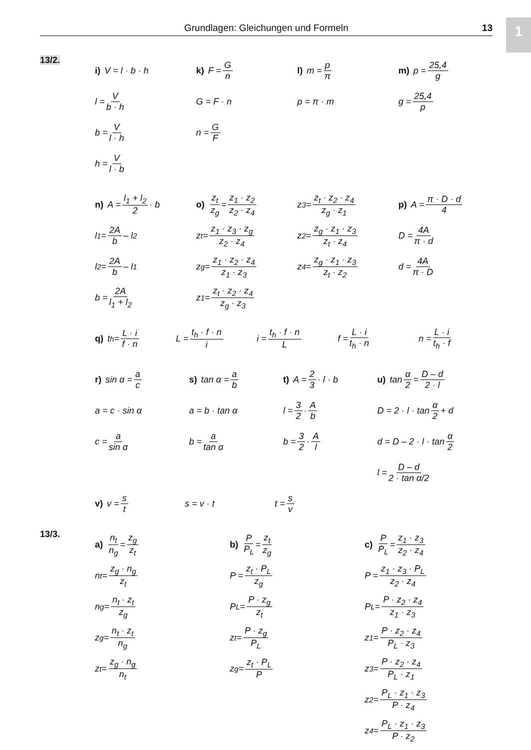1 Grundlagen: Gleichungen und Formeln 13
13/2.
i) V = l · b · h
l = V b · h
b = V l · h
h = V l · b
k) F = G n
G = F · n
n = G F
l) m = p π
p = π · m
m) p = 25,4 g
g = 25,4 p
n) A = l<sub>1</sub> + l<sub>2</sub> 2 · b
l<sub>1</sub> = 2A b – l<sub>2</sub>
l<sub>2</sub> = 2A b – l<sub>1</sub>
b = 2A l<sub>1</sub> + l<sub>2</sub>
o) z<sub>t</sub> z<sub>g</sub> = z<sub>1</sub> · z<sub>2</sub> z<sub>2</sub> · z<sub>4</sub>
z<sub>t</sub> = z<sub>1</sub> · z<sub>3</sub> · z<sub>g</sub> z<sub>2</sub> · z<sub>4</sub>
z<sub>g</sub> = z<sub>1</sub> · z<sub>2</sub> · z<sub>4</sub> z<sub>1</sub> · z<sub>3</sub>
z<sub>1</sub> = z<sub>t</sub> · z<sub>2</sub> · z<sub>4</sub> z<sub>g</sub> · z<sub>3</sub>
z<sub>3</sub> = z<sub>t</sub> · z<sub>2</sub> · z<sub>4</sub> z<sub>g</sub> · z<sub>1</sub>
z<sub>2</sub> = z<sub>g</sub> · z<sub>1</sub> · z<sub>3</sub> z<sub>t</sub> · z<sub>4</sub>
z<sub>4</sub> = z<sub>g</sub> · z<sub>1</sub> · z<sub>3</sub> z<sub>t</sub> · z<sub>2</sub>
p) A = π · D · d 4
D = 4A π · d
d = 4A π · D
q) t<sub>h</sub> = L · i f · n L = t<sub>h</sub> · f · n i i = t<sub>h</sub> · f · n L f = L · i t<sub>h</sub> · n n = L · i t<sub>h</sub> · f
r) sin α = a c
a = c · sin α
c = a sin α
s) tan α = a b
a = b · tan α
b = a tan α
t) A = 2 3 · l · b
l = 3 2 · A b
b = 3 2 · A l
u) tan α 2 = D – d 2 · l
D = 2 · l · tan α 2 + d
d = D – 2 · l · tan α 2
l = D – d 2 · tan α/2
v) v = s t s = v · t t = s v
13/3.
a) n<sub>t</sub> n<sub>g</sub> = z<sub>g</sub> z<sub>t</sub>
n<sub>t</sub> = z<sub>g</sub> · n<sub>g</sub> z<sub>t</sub>
n<sub>g</sub> = n<sub>t</sub> · z<sub>t</sub> z<sub>g</sub>
z<sub>g</sub> = n<sub>t</sub> · z<sub>t</sub> n<sub>g</sub>
z<sub>t</sub> = z<sub>g</sub> · n<sub>g</sub> n<sub>t</sub>
b) P P<sub>L</sub> = z<sub>t</sub> z<sub>g</sub>
P = z<sub>t</sub> · P<sub>L</sub> z<sub>g</sub>
P<sub>L</sub> = P · z<sub>g</sub> z<sub>t</sub>
z<sub>t</sub> = P · z<sub>g</sub> P<sub>L</sub>
z<sub>g</sub> = z<sub>t</sub> · P<sub>L</sub> P
c) P P<sub>L</sub> = z<sub>1</sub> · z<sub>3</sub> z<sub>2</sub> · z<sub>4</sub>
P = z<sub>1</sub> · z<sub>3</sub> · P<sub>L</sub> z<sub>2</sub> · z<sub>4</sub>
P<sub>L</sub> = P · z<sub>2</sub> · z<sub>4</sub> z<sub>1</sub> · z<sub>3</sub>
z<sub>1</sub> = P · z<sub>2</sub> · z<sub>4</sub> P<sub>L</sub> · z<sub>3</sub>
z<sub>3</sub> = P · z<sub>2</sub> · z<sub>4</sub> P<sub>L</sub> · z<sub>1</sub>
z<sub>2</sub> = P<sub>L</sub> · z<sub>1</sub> · z<sub>3</sub> P · z<sub>4</sub>
z<sub>4</sub> = P<sub>L</sub> · z<sub>1</sub> · z<sub>3</sub> P · z<sub>2</sub>